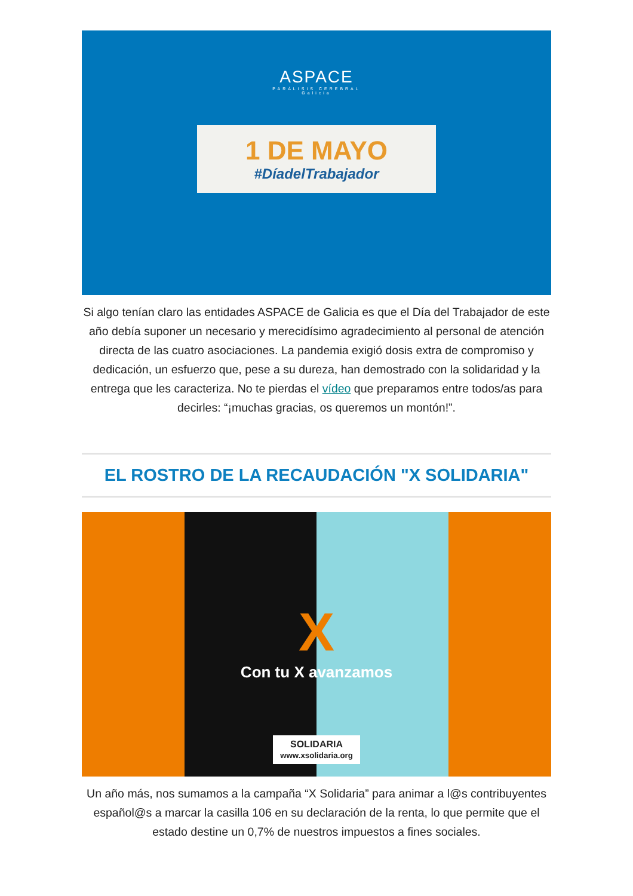ASPACE
PARÁLISIS CEREBRAL
Galicia
1 DE MAYO
#DíadelTrabajador
Si algo tenían claro las entidades ASPACE de Galicia es que el Día del Trabajador de este año debía suponer un necesario y merecidísimo agradecimiento al personal de atención directa de las cuatro asociaciones. La pandemia exigió dosis extra de compromiso y dedicación, un esfuerzo que, pese a su dureza, han demostrado con la solidaridad y la entrega que les caracteriza. No te pierdas el vídeo que preparamos entre todos/as para decirles: “¡muchas gracias, os queremos un montón!”.
EL ROSTRO DE LA RECAUDACIÓN "X SOLIDARIA"
X
Con tu X avanzamos
SOLIDARIA
www.xsolidaria.org
Un año más, nos sumamos a la campaña “X Solidaria” para animar a l@s contribuyentes español@s a marcar la casilla 106 en su declaración de la renta, lo que permite que el estado destine un 0,7% de nuestros impuestos a fines sociales.